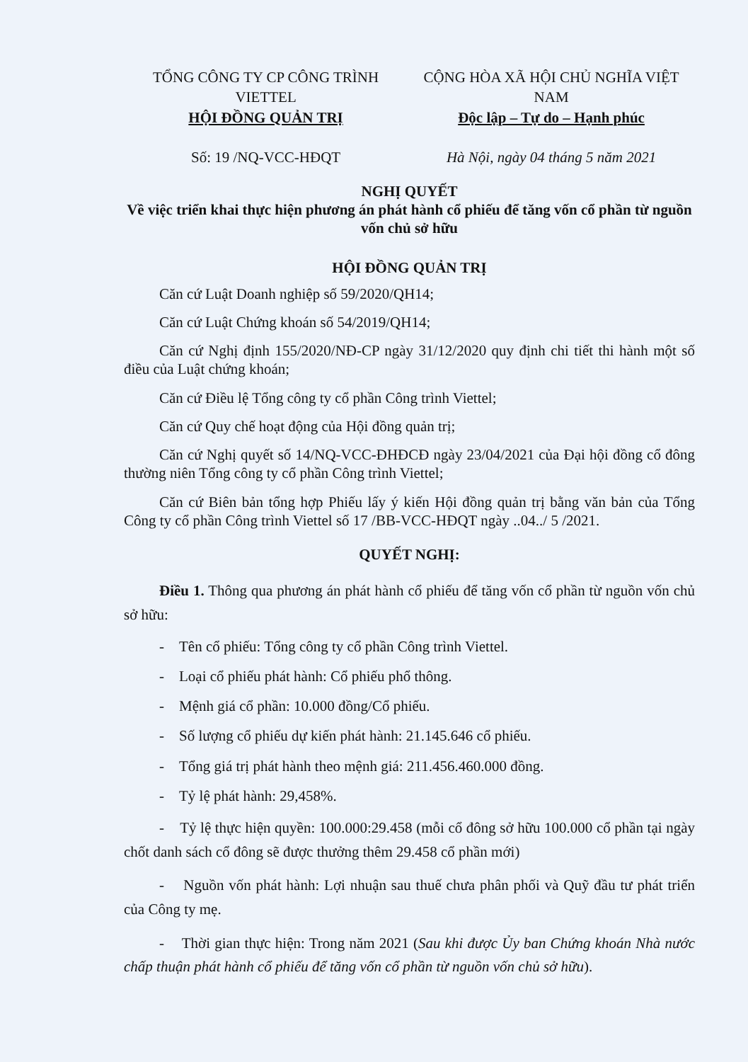TỔNG CÔNG TY CP CÔNG TRÌNH VIETTEL
HỘI ĐỒNG QUẢN TRỊ
Số: 19 /NQ-VCC-HĐQT
CỘNG HÒA XÃ HỘI CHỦ NGHĨA VIỆT NAM
Độc lập – Tự do – Hạnh phúc
Hà Nội, ngày 04 tháng 5 năm 2021
NGHỊ QUYẾT
Về việc triển khai thực hiện phương án phát hành cổ phiếu để tăng vốn cổ phần từ nguồn vốn chủ sở hữu
HỘI ĐỒNG QUẢN TRỊ
Căn cứ Luật Doanh nghiệp số 59/2020/QH14;
Căn cứ Luật Chứng khoán số 54/2019/QH14;
Căn cứ Nghị định 155/2020/NĐ-CP ngày 31/12/2020 quy định chi tiết thi hành một số điều của Luật chứng khoán;
Căn cứ Điều lệ Tổng công ty cổ phần Công trình Viettel;
Căn cứ Quy chế hoạt động của Hội đồng quản trị;
Căn cứ Nghị quyết số 14/NQ-VCC-ĐHĐCĐ ngày 23/04/2021 của Đại hội đồng cổ đông thường niên Tổng công ty cổ phần Công trình Viettel;
Căn cứ Biên bản tổng hợp Phiếu lấy ý kiến Hội đồng quản trị bằng văn bản của Tổng Công ty cổ phần Công trình Viettel số 17 /BB-VCC-HĐQT ngày ..04../ 5 /2021.
QUYẾT NGHỊ:
Điều 1. Thông qua phương án phát hành cổ phiếu để tăng vốn cổ phần từ nguồn vốn chủ sở hữu:
- Tên cổ phiếu: Tổng công ty cổ phần Công trình Viettel.
- Loại cổ phiếu phát hành: Cổ phiếu phổ thông.
- Mệnh giá cổ phần: 10.000 đồng/Cổ phiếu.
- Số lượng cổ phiếu dự kiến phát hành: 21.145.646 cổ phiếu.
- Tổng giá trị phát hành theo mệnh giá: 211.456.460.000 đồng.
- Tỷ lệ phát hành: 29,458%.
- Tỷ lệ thực hiện quyền: 100.000:29.458 (mỗi cổ đông sở hữu 100.000 cổ phần tại ngày chốt danh sách cổ đông sẽ được thưởng thêm 29.458 cổ phần mới)
- Nguồn vốn phát hành: Lợi nhuận sau thuế chưa phân phối và Quỹ đầu tư phát triển của Công ty mẹ.
- Thời gian thực hiện: Trong năm 2021 (Sau khi được Ủy ban Chứng khoán Nhà nước chấp thuận phát hành cổ phiếu để tăng vốn cổ phần từ nguồn vốn chủ sở hữu).